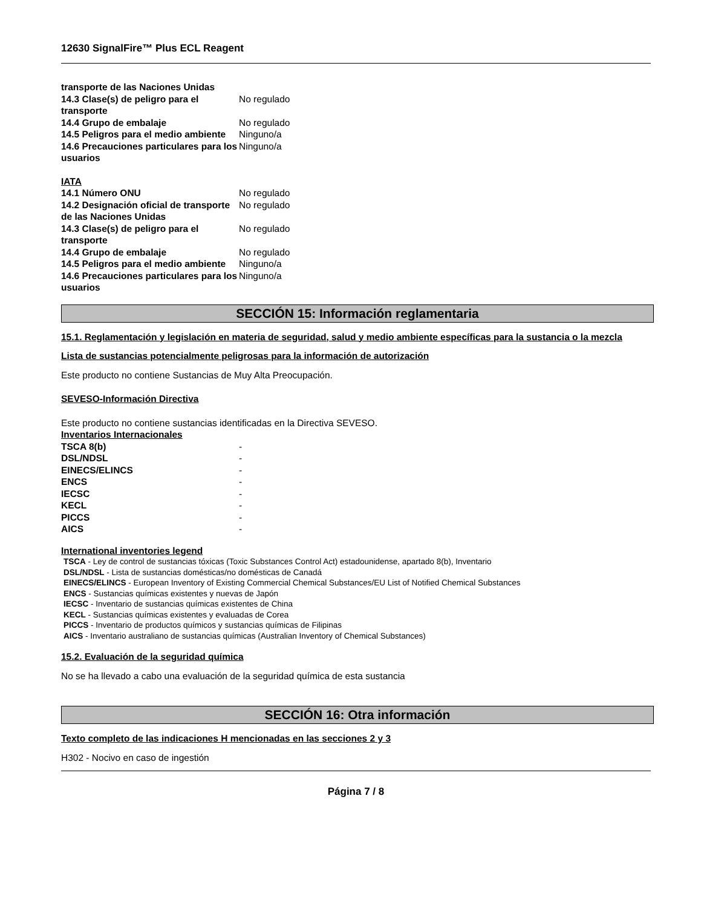12630 SignalFire™ Plus ECL Reagent
| transporte de las Naciones Unidas | |
| 14.3 Clase(s) de peligro para el transporte | No regulado |
| 14.4 Grupo de embalaje | No regulado |
| 14.5 Peligros para el medio ambiente | Ninguno/a |
| 14.6 Precauciones particulares para los usuarios | Ninguno/a |
IATA
| 14.1 Número ONU | No regulado |
| 14.2 Designación oficial de transporte de las Naciones Unidas | No regulado |
| 14.3 Clase(s) de peligro para el transporte | No regulado |
| 14.4 Grupo de embalaje | No regulado |
| 14.5 Peligros para el medio ambiente | Ninguno/a |
| 14.6 Precauciones particulares para los usuarios | Ninguno/a |
SECCIÓN 15: Información reglamentaria
15.1. Reglamentación y legislación en materia de seguridad, salud y medio ambiente específicas para la sustancia o la mezcla
Lista de sustancias potencialmente peligrosas para la información de autorización
Este producto no contiene Sustancias de Muy Alta Preocupación.
SEVESO-Información Directiva
Este producto no contiene sustancias identificadas en la Directiva SEVESO.
Inventarios Internacionales
| TSCA 8(b) | - |
| DSL/NDSL | - |
| EINECS/ELINCS | - |
| ENCS | - |
| IECSC | - |
| KECL | - |
| PICCS | - |
| AICS | - |
International inventories legend
TSCA - Ley de control de sustancias tóxicas (Toxic Substances Control Act) estadounidense, apartado 8(b), Inventario
DSL/NDSL - Lista de sustancias domésticas/no domésticas de Canadá
EINECS/ELINCS - European Inventory of Existing Commercial Chemical Substances/EU List of Notified Chemical Substances
ENCS - Sustancias químicas existentes y nuevas de Japón
IECSC - Inventario de sustancias químicas existentes de China
KECL - Sustancias químicas existentes y evaluadas de Corea
PICCS - Inventario de productos químicos y sustancias químicas de Filipinas
AICS - Inventario australiano de sustancias químicas (Australian Inventory of Chemical Substances)
15.2. Evaluación de la seguridad química
No se ha llevado a cabo una evaluación de la seguridad química de esta sustancia
SECCIÓN 16: Otra información
Texto completo de las indicaciones H mencionadas en las secciones 2 y 3
H302 - Nocivo en caso de ingestión
Página 7 / 8